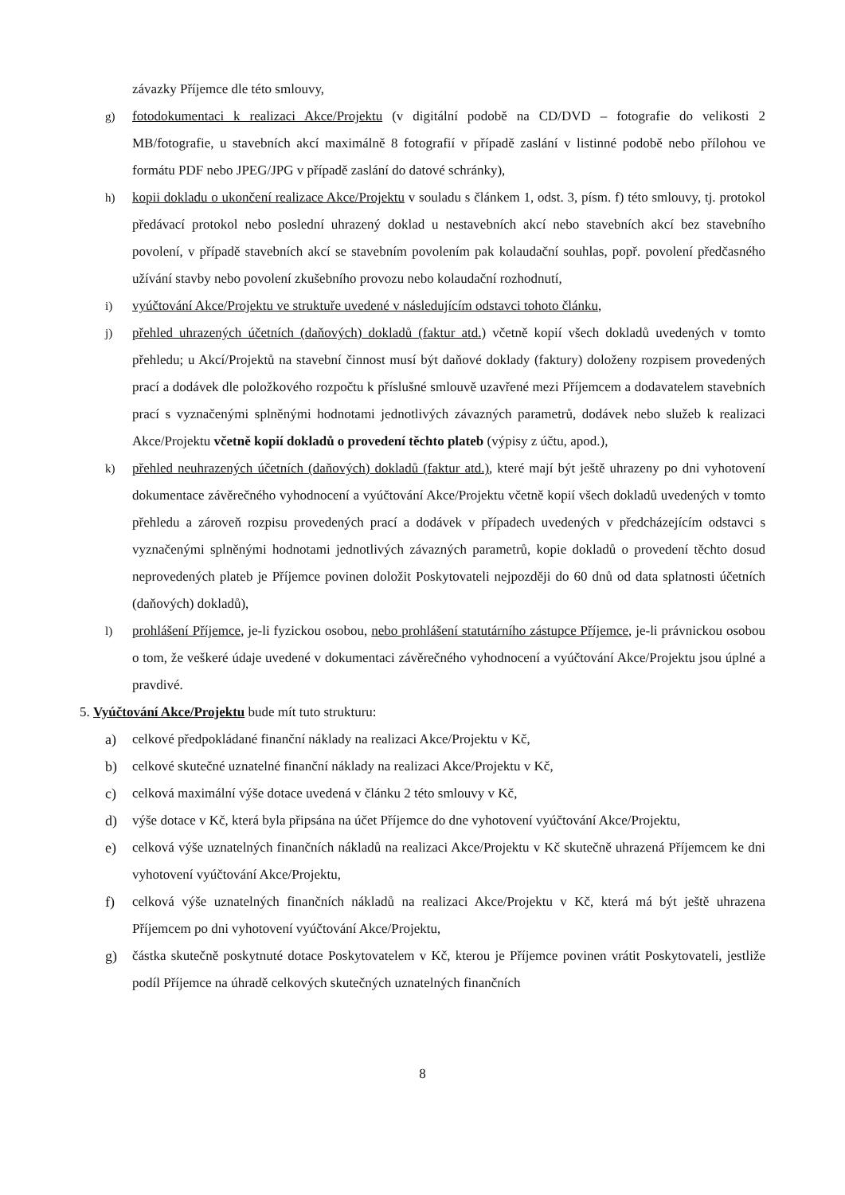závazky Příjemce dle této smlouvy,
g) fotodokumentaci k realizaci Akce/Projektu (v digitální podobě na CD/DVD – fotografie do velikosti 2 MB/fotografie, u stavebních akcí maximálně 8 fotografií v případě zaslání v listinné podobě nebo přílohou ve formátu PDF nebo JPEG/JPG v případě zaslání do datové schránky),
h) kopii dokladu o ukončení realizace Akce/Projektu v souladu s článkem 1, odst. 3, písm. f) této smlouvy, tj. protokol předávací protokol nebo poslední uhrazený doklad u nestavebních akcí nebo stavebních akcí bez stavebního povolení, v případě stavebních akcí se stavebním povolením pak kolaudační souhlas, popř. povolení předčasného užívání stavby nebo povolení zkušebního provozu nebo kolaudační rozhodnutí,
i) vyúčtování Akce/Projektu ve struktuře uvedené v následujícím odstavci tohoto článku,
j) přehled uhrazených účetních (daňových) dokladů (faktur atd.) včetně kopií všech dokladů uvedených v tomto přehledu; u Akcí/Projektů na stavební činnost musí být daňové doklady (faktury) doloženy rozpisem provedených prací a dodávek dle položkového rozpočtu k příslušné smlouvě uzavřené mezi Příjemcem a dodavatelem stavebních prací s vyznačenými splněnými hodnotami jednotlivých závazných parametrů, dodávek nebo služeb k realizaci Akce/Projektu včetně kopií dokladů o provedení těchto plateb (výpisy z účtu, apod.),
k) přehled neuhrazených účetních (daňových) dokladů (faktur atd.), které mají být ještě uhrazeny po dni vyhotovení dokumentace závěrečného vyhodnocení a vyúčtování Akce/Projektu včetně kopií všech dokladů uvedených v tomto přehledu a zároveň rozpisu provedených prací a dodávek v případech uvedených v předcházejícím odstavci s vyznačenými splněnými hodnotami jednotlivých závazných parametrů, kopie dokladů o provedení těchto dosud neprovedených plateb je Příjemce povinen doložit Poskytovateli nejpozději do 60 dnů od data splatnosti účetních (daňových) dokladů),
l) prohlášení Příjemce, je-li fyzickou osobou, nebo prohlášení statutárního zástupce Příjemce, je-li právnickou osobou o tom, že veškeré údaje uvedené v dokumentaci závěrečného vyhodnocení a vyúčtování Akce/Projektu jsou úplné a pravdivé.
5. Vyúčtování Akce/Projektu bude mít tuto strukturu:
a) celkové předpokládané finanční náklady na realizaci Akce/Projektu v Kč,
b) celkové skutečné uznatelné finanční náklady na realizaci Akce/Projektu v Kč,
c) celková maximální výše dotace uvedená v článku 2 této smlouvy v Kč,
d) výše dotace v Kč, která byla připsána na účet Příjemce do dne vyhotovení vyúčtování Akce/Projektu,
e) celková výše uznatelných finančních nákladů na realizaci Akce/Projektu v Kč skutečně uhrazená Příjemcem ke dni vyhotovení vyúčtování Akce/Projektu,
f) celková výše uznatelných finančních nákladů na realizaci Akce/Projektu v Kč, která má být ještě uhrazena Příjemcem po dni vyhotovení vyúčtování Akce/Projektu,
g) částka skutečně poskytnuté dotace Poskytovatelem v Kč, kterou je Příjemce povinen vrátit Poskytovateli, jestliže podíl Příjemce na úhradě celkových skutečných uznatelných finančních
8